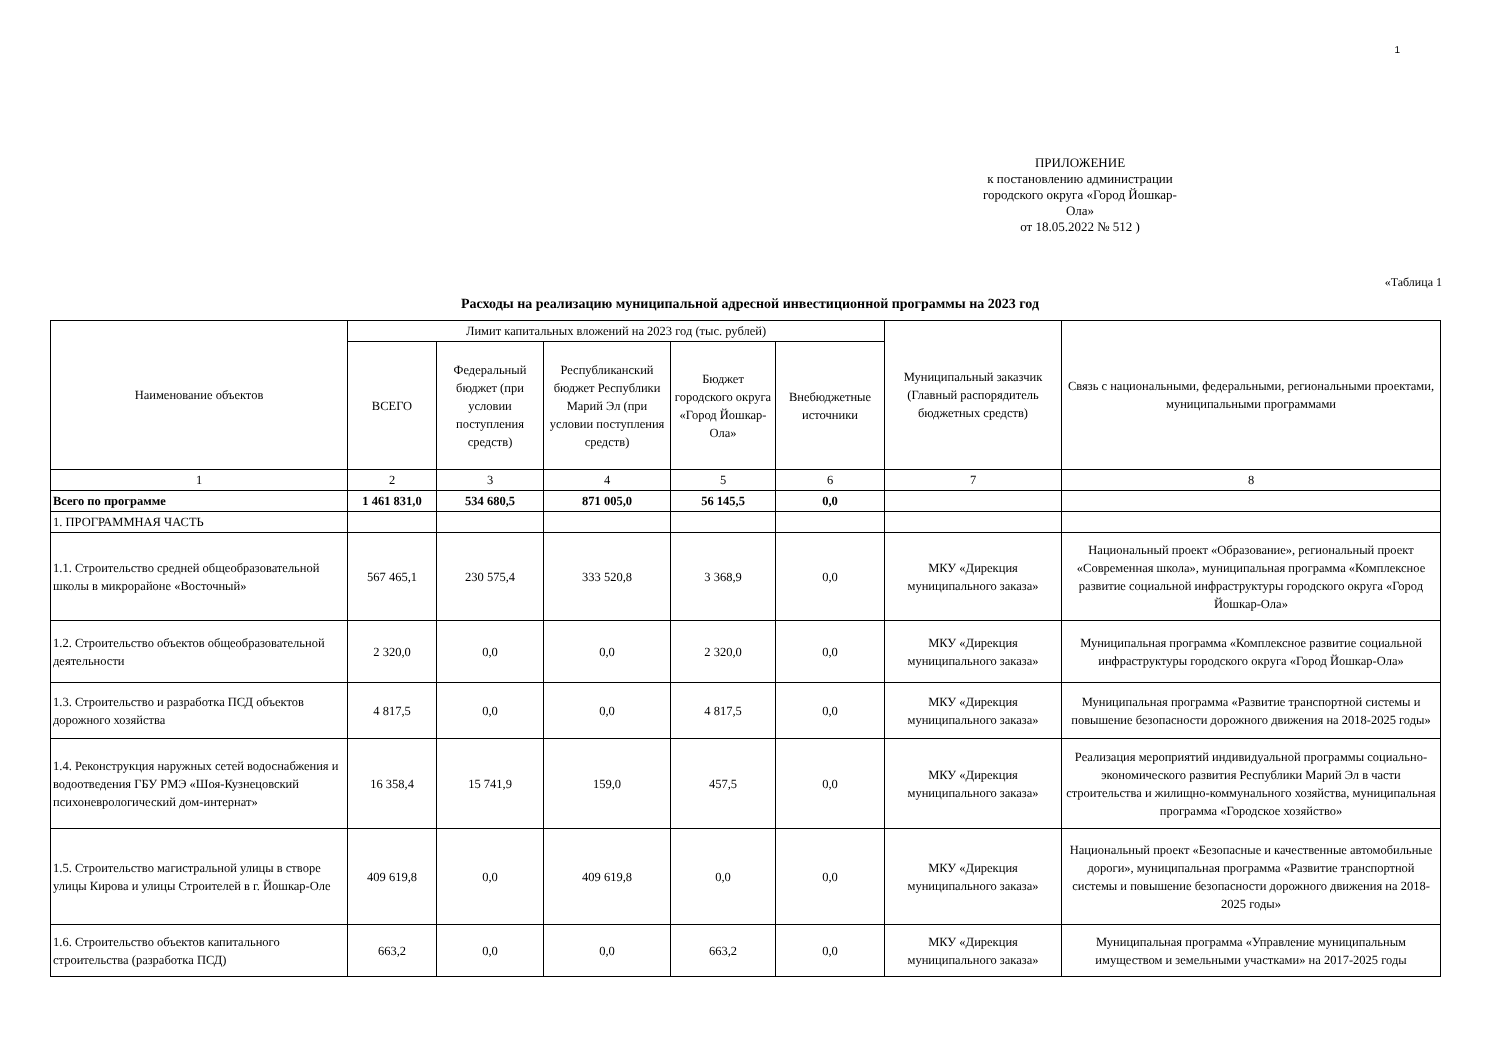1
ПРИЛОЖЕНИЕ
к постановлению администрации
городского округа «Город Йошкар-Ола»
от 18.05.2022 № 512 )
«Таблица 1
Расходы на реализацию муниципальной адресной инвестиционной программы на 2023 год
| Наименование объектов | Лимит капитальных вложений на 2023 год (тыс. рублей) | | | | | Муниципальный заказчик (Главный распорядитель бюджетных средств) | Связь с национальными, федеральными, региональными проектами, муниципальными программами |
| --- | --- | --- | --- | --- | --- | --- | --- |
| | ВСЕГО | Федеральный бюджет (при условии поступления средств) | Республиканский бюджет Республики Марий Эл (при условии поступления средств) | Бюджет городского округа «Город Йошкар-Ола» | Внебюджетные источники | | |
| 1 | 2 | 3 | 4 | 5 | 6 | 7 | 8 |
| Всего по программе | 1 461 831,0 | 534 680,5 | 871 005,0 | 56 145,5 | 0,0 | | |
| 1. ПРОГРАММНАЯ ЧАСТЬ | | | | | | | |
| 1.1. Строительство средней общеобразовательной школы в микрорайоне «Восточный» | 567 465,1 | 230 575,4 | 333 520,8 | 3 368,9 | 0,0 | МКУ «Дирекция муниципального заказа» | Национальный проект «Образование», региональный проект «Современная школа», муниципальная программа «Комплексное развитие социальной инфраструктуры городского округа «Город Йошкар-Ола» |
| 1.2. Строительство объектов общеобразовательной деятельности | 2 320,0 | 0,0 | 0,0 | 2 320,0 | 0,0 | МКУ «Дирекция муниципального заказа» | Муниципальная программа «Комплексное развитие социальной инфраструктуры городского округа «Город Йошкар-Ола» |
| 1.3. Строительство и разработка ПСД объектов дорожного хозяйства | 4 817,5 | 0,0 | 0,0 | 4 817,5 | 0,0 | МКУ «Дирекция муниципального заказа» | Муниципальная программа «Развитие транспортной системы и повышение безопасности дорожного движения на 2018-2025 годы» |
| 1.4. Реконструкция наружных сетей водоснабжения и водоотведения ГБУ РМЭ «Шоя-Кузнецовский психоневрологический дом-интернат» | 16 358,4 | 15 741,9 | 159,0 | 457,5 | 0,0 | МКУ «Дирекция муниципального заказа» | Реализация мероприятий индивидуальной программы социально-экономического развития Республики Марий Эл в части строительства и жилищно-коммунального хозяйства, муниципальная программа «Городское хозяйство» |
| 1.5. Строительство магистральной улицы в створе улицы Кирова и улицы Строителей в г. Йошкар-Оле | 409 619,8 | 0,0 | 409 619,8 | 0,0 | 0,0 | МКУ «Дирекция муниципального заказа» | Национальный проект «Безопасные и качественные автомобильные дороги», муниципальная программа «Развитие транспортной системы и повышение безопасности дорожного движения на 2018-2025 годы» |
| 1.6. Строительство объектов капитального строительства (разработка ПСД) | 663,2 | 0,0 | 0,0 | 663,2 | 0,0 | МКУ «Дирекция муниципального заказа» | Муниципальная программа «Управление муниципальным имуществом и земельными участками» на 2017-2025 годы |